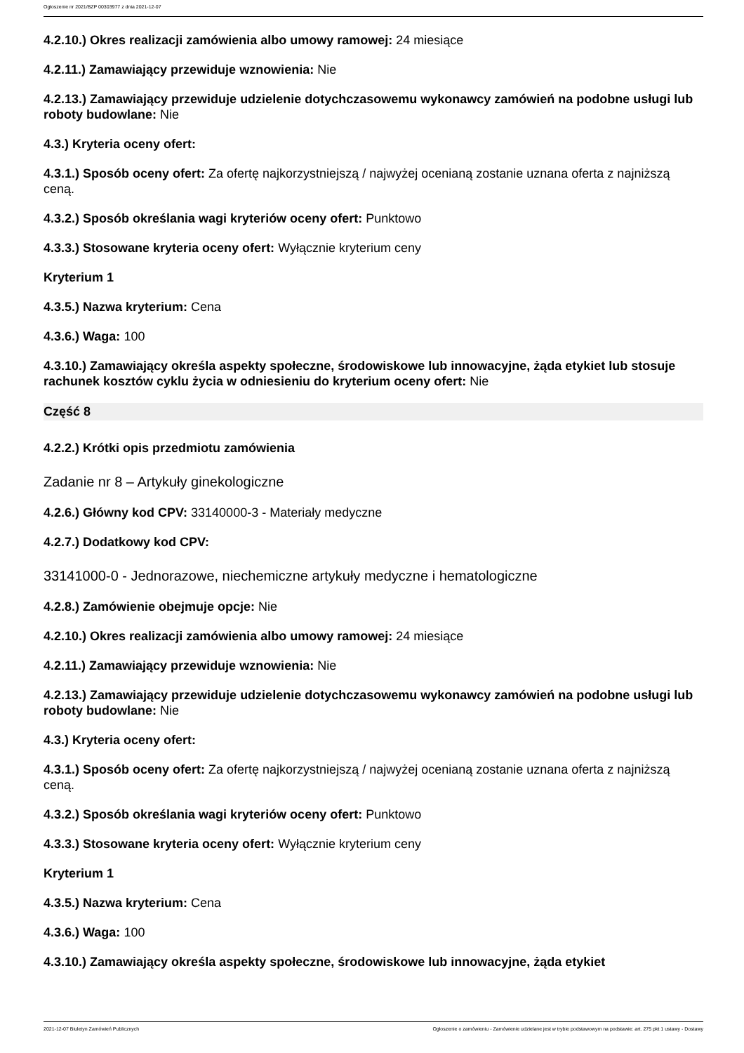Ogłoszenie nr 2021/BZP 00303977 z dnia 2021-12-07
4.2.10.) Okres realizacji zamówienia albo umowy ramowej: 24 miesiące
4.2.11.) Zamawiający przewiduje wznowienia: Nie
4.2.13.) Zamawiający przewiduje udzielenie dotychczasowemu wykonawcy zamówień na podobne usługi lub roboty budowlane: Nie
4.3.) Kryteria oceny ofert:
4.3.1.) Sposób oceny ofert: Za ofertę najkorzystniejszą / najwyżej ocenianą zostanie uznana oferta z najniższą ceną.
4.3.2.) Sposób określania wagi kryteriów oceny ofert: Punktowo
4.3.3.) Stosowane kryteria oceny ofert: Wyłącznie kryterium ceny
Kryterium 1
4.3.5.) Nazwa kryterium: Cena
4.3.6.) Waga: 100
4.3.10.) Zamawiający określa aspekty społeczne, środowiskowe lub innowacyjne, żąda etykiet lub stosuje rachunek kosztów cyklu życia w odniesieniu do kryterium oceny ofert: Nie
Część 8
4.2.2.) Krótki opis przedmiotu zamówienia
Zadanie nr 8 – Artykuły ginekologiczne
4.2.6.) Główny kod CPV: 33140000-3 - Materiały medyczne
4.2.7.) Dodatkowy kod CPV:
33141000-0 - Jednorazowe, niechemiczne artykuły medyczne i hematologiczne
4.2.8.) Zamówienie obejmuje opcje: Nie
4.2.10.) Okres realizacji zamówienia albo umowy ramowej: 24 miesiące
4.2.11.) Zamawiający przewiduje wznowienia: Nie
4.2.13.) Zamawiający przewiduje udzielenie dotychczasowemu wykonawcy zamówień na podobne usługi lub roboty budowlane: Nie
4.3.) Kryteria oceny ofert:
4.3.1.) Sposób oceny ofert: Za ofertę najkorzystniejszą / najwyżej ocenianą zostanie uznana oferta z najniższą ceną.
4.3.2.) Sposób określania wagi kryteriów oceny ofert: Punktowo
4.3.3.) Stosowane kryteria oceny ofert: Wyłącznie kryterium ceny
Kryterium 1
4.3.5.) Nazwa kryterium: Cena
4.3.6.) Waga: 100
4.3.10.) Zamawiający określa aspekty społeczne, środowiskowe lub innowacyjne, żąda etykiet
2021-12-07 Biuletyn Zamówień Publicznych Ogłoszenie o zamówieniu - Zamówienie udzielane jest w trybie podstawowym na podstawie: art. 275 pkt 1 ustawy - Dostawy